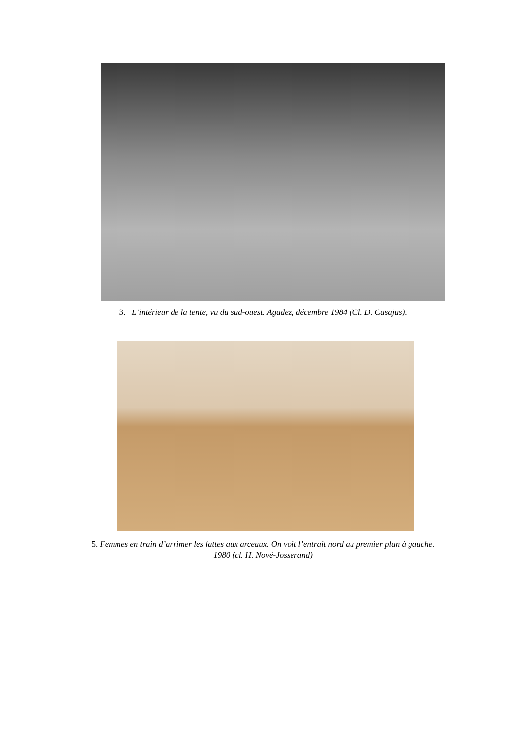3. L’intérieur de la tente, vu du sud-ouest. Agadez, décembre 1984 (Cl. D. Casajus).
5. Femmes en train d’arrimer les lattes aux arceaux. On voit l’entrait nord au premier plan à gauche.
1980 (cl. H. Nové-Josserand)